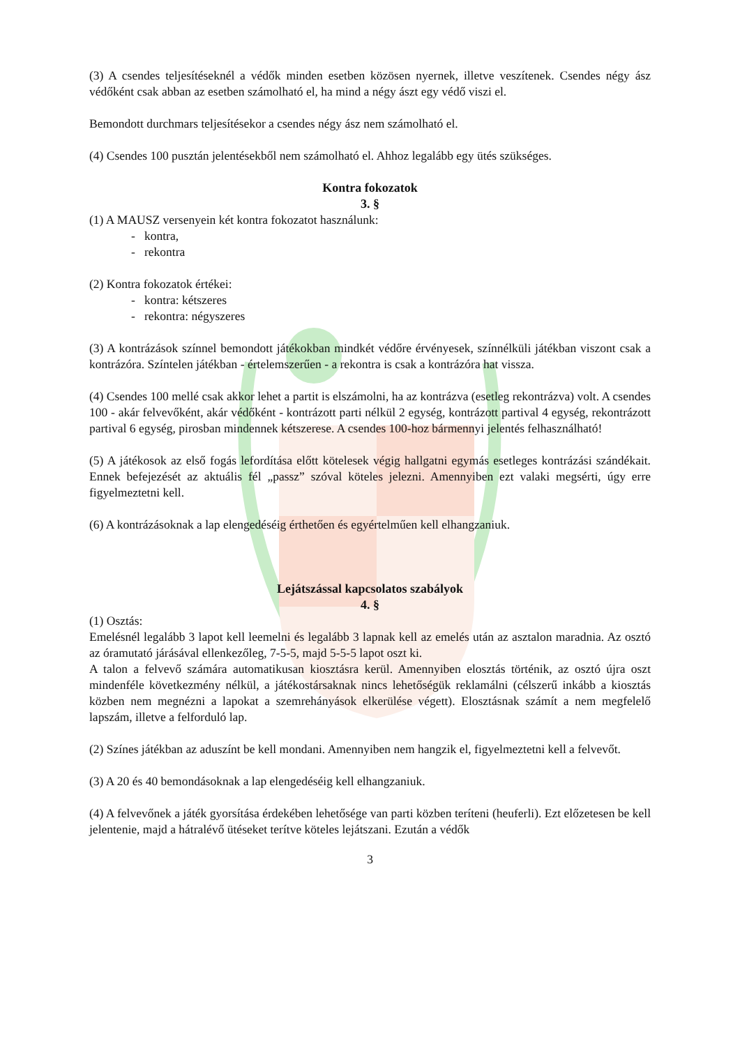(3) A csendes teljesítéseknél a védők minden esetben közösen nyernek, illetve veszítenek. Csendes négy ász védőként csak abban az esetben számolható el, ha mind a négy ászt egy védő viszi el.
Bemondott durchmars teljesítésekor a csendes négy ász nem számolható el.
(4) Csendes 100 pusztán jelentésekből nem számolható el. Ahhoz legalább egy ütés szükséges.
Kontra fokozatok
3. §
(1) A MAUSZ versenyein két kontra fokozatot használunk:
- kontra,
- rekontra
(2) Kontra fokozatok értékei:
- kontra: kétszeres
- rekontra: négyszeres
(3) A kontrázások színnel bemondott játékokban mindkét védőre érvényesek, színnélküli játékban viszont csak a kontrázóra. Színtelen játékban - értelemszerűen - a rekontra is csak a kontrázóra hat vissza.
(4) Csendes 100 mellé csak akkor lehet a partit is elszámolni, ha az kontrázva (esetleg rekontrázva) volt. A csendes 100 - akár felvevőként, akár védőként - kontrázott parti nélkül 2 egység, kontrázott partival 4 egység, rekontrázott partival 6 egység, pirosban mindennek kétszerese. A csendes 100-hoz bármennyi jelentés felhasználható!
(5) A játékosok az első fogás lefordítása előtt kötelesek végig hallgatni egymás esetleges kontrázási szándékait. Ennek befejezését az aktuális fél „passz” szóval köteles jelezni. Amennyiben ezt valaki megsérti, úgy erre figyelmeztetni kell.
(6) A kontrázásoknak a lap elengedéséig érthetően és egyértelműen kell elhangzaniuk.
Lejátszással kapcsolatos szabályok
4. §
(1) Osztás:
Emelésnél legalább 3 lapot kell leemelni és legalább 3 lapnak kell az emelés után az asztalon maradnia. Az osztó az óramutató járásával ellenkezőleg, 7-5-5, majd 5-5-5 lapot oszt ki.
A talon a felvevő számára automatikusan kiosztásra kerül. Amennyiben elosztás történik, az osztó újra oszt mindenféle következmény nélkül, a játékostársaknak nincs lehetőségük reklamálni (célszerű inkább a kiosztás közben nem megnézni a lapokat a szemrehányások elkerülése végett). Elosztásnak számít a nem megfelelő lapszám, illetve a felforduló lap.
(2) Színes játékban az aduszínt be kell mondani. Amennyiben nem hangzik el, figyelmeztetni kell a felvevőt.
(3) A 20 és 40 bemondásoknak a lap elengedéséig kell elhangzaniuk.
(4) A felvevőnek a játék gyorsítása érdekében lehetősége van parti közben teríteni (heuferli). Ezt előzetesen be kell jelentenie, majd a hátralévő ütéseket terítve köteles lejátszani. Ezután a védők
3